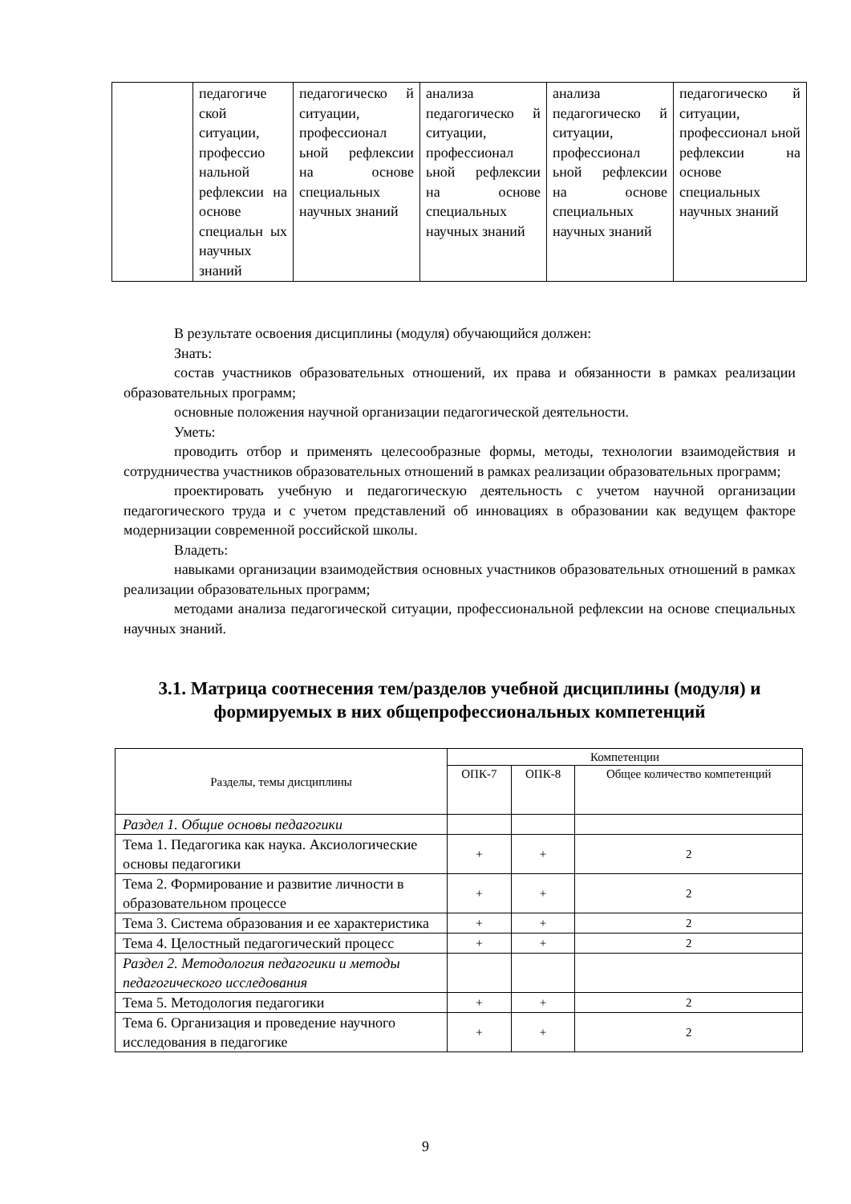| | педагогиче ской ситуации, профессио нальной рефлексии на основе специальн ых научных знаний | педагогическо й ситуации, профессионал ьной рефлексии на основе специальных научных знаний | анализа педагогическо й ситуации, профессионал ьной рефлексии на основе специальных научных знаний | анализа педагогическо й ситуации, профессионал ьной рефлексии на основе специальных научных знаний | педагогическо й ситуации, профессионал ьной рефлексии на основе специальных научных знаний |
В результате освоения дисциплины (модуля) обучающийся должен:
Знать:
состав участников образовательных отношений, их права и обязанности в рамках реализации образовательных программ;
основные положения научной организации педагогической деятельности.
Уметь:
проводить отбор и применять целесообразные формы, методы, технологии взаимодействия и сотрудничества участников образовательных отношений в рамках реализации образовательных программ;
проектировать учебную и педагогическую деятельность с учетом научной организации педагогического труда и с учетом представлений об инновациях в образовании как ведущем факторе модернизации современной российской школы.
Владеть:
навыками организации взаимодействия основных участников образовательных отношений в рамках реализации образовательных программ;
методами анализа педагогической ситуации, профессиональной рефлексии на основе специальных научных знаний.
3.1. Матрица соотнесения тем/разделов учебной дисциплины (модуля) и формируемых в них общепрофессиональных компетенций
| Разделы, темы дисциплины | Компетенции | | |
| --- | --- | --- | --- |
| | ОПК-7 | ОПК-8 | Общее количество компетенций |
| Раздел 1. Общие основы педагогики | | | |
| Тема 1. Педагогика как наука. Аксиологические основы педагогики | + | + | 2 |
| Тема 2. Формирование и развитие личности в образовательном процессе | + | + | 2 |
| Тема 3. Система образования и ее характеристика | + | + | 2 |
| Тема 4. Целостный педагогический процесс | + | + | 2 |
| Раздел 2. Методология педагогики и методы педагогического исследования | | | |
| Тема 5. Методология педагогики | + | + | 2 |
| Тема 6. Организация и проведение научного исследования в педагогике | + | + | 2 |
9